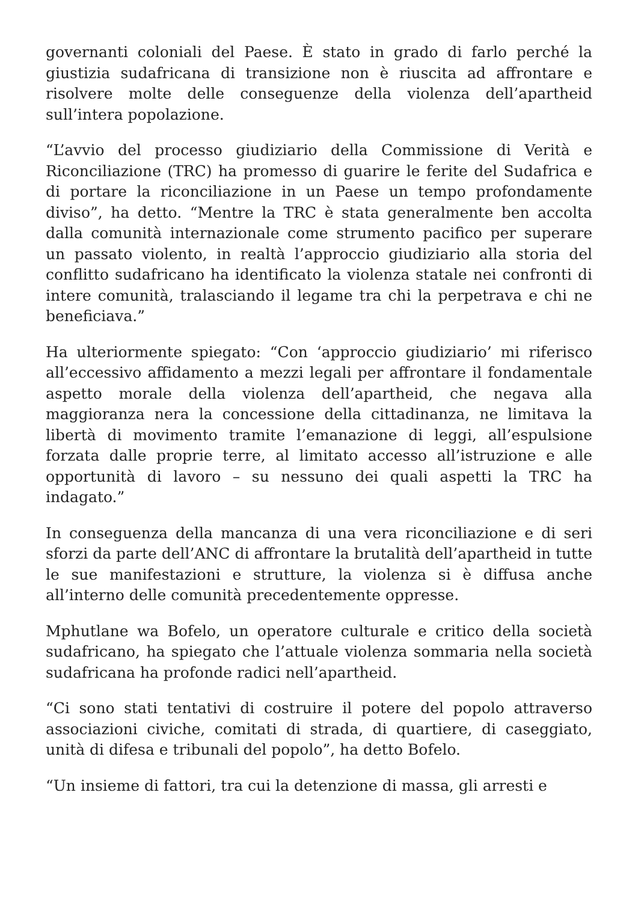governanti coloniali del Paese. È stato in grado di farlo perché la giustizia sudafricana di transizione non è riuscita ad affrontare e risolvere molte delle conseguenze della violenza dell’apartheid sull’intera popolazione.
“L’avvio del processo giudiziario della Commissione di Verità e Riconciliazione (TRC) ha promesso di guarire le ferite del Sudafrica e di portare la riconciliazione in un Paese un tempo profondamente diviso”, ha detto. “Mentre la TRC è stata generalmente ben accolta dalla comunità internazionale come strumento pacifico per superare un passato violento, in realtà l’approccio giudiziario alla storia del conflitto sudafricano ha identificato la violenza statale nei confronti di intere comunità, tralasciando il legame tra chi la perpetrava e chi ne beneficiava.”
Ha ulteriormente spiegato: “Con ‘approccio giudiziario’ mi riferisco all’eccessivo affidamento a mezzi legali per affrontare il fondamentale aspetto morale della violenza dell’apartheid, che negava alla maggioranza nera la concessione della cittadinanza, ne limitava la libertà di movimento tramite l’emanazione di leggi, all’espulsione forzata dalle proprie terre, al limitato accesso all’istruzione e alle opportunità di lavoro – su nessuno dei quali aspetti la TRC ha indagato.”
In conseguenza della mancanza di una vera riconciliazione e di seri sforzi da parte dell’ANC di affrontare la brutalità dell’apartheid in tutte le sue manifestazioni e strutture, la violenza si è diffusa anche all’interno delle comunità precedentemente oppresse.
Mphutlane wa Bofelo, un operatore culturale e critico della società sudafricano, ha spiegato che l’attuale violenza sommaria nella società sudafricana ha profonde radici nell’apartheid.
“Ci sono stati tentativi di costruire il potere del popolo attraverso associazioni civiche, comitati di strada, di quartiere, di caseggiato, unità di difesa e tribunali del popolo”, ha detto Bofelo.
“Un insieme di fattori, tra cui la detenzione di massa, gli arresti e